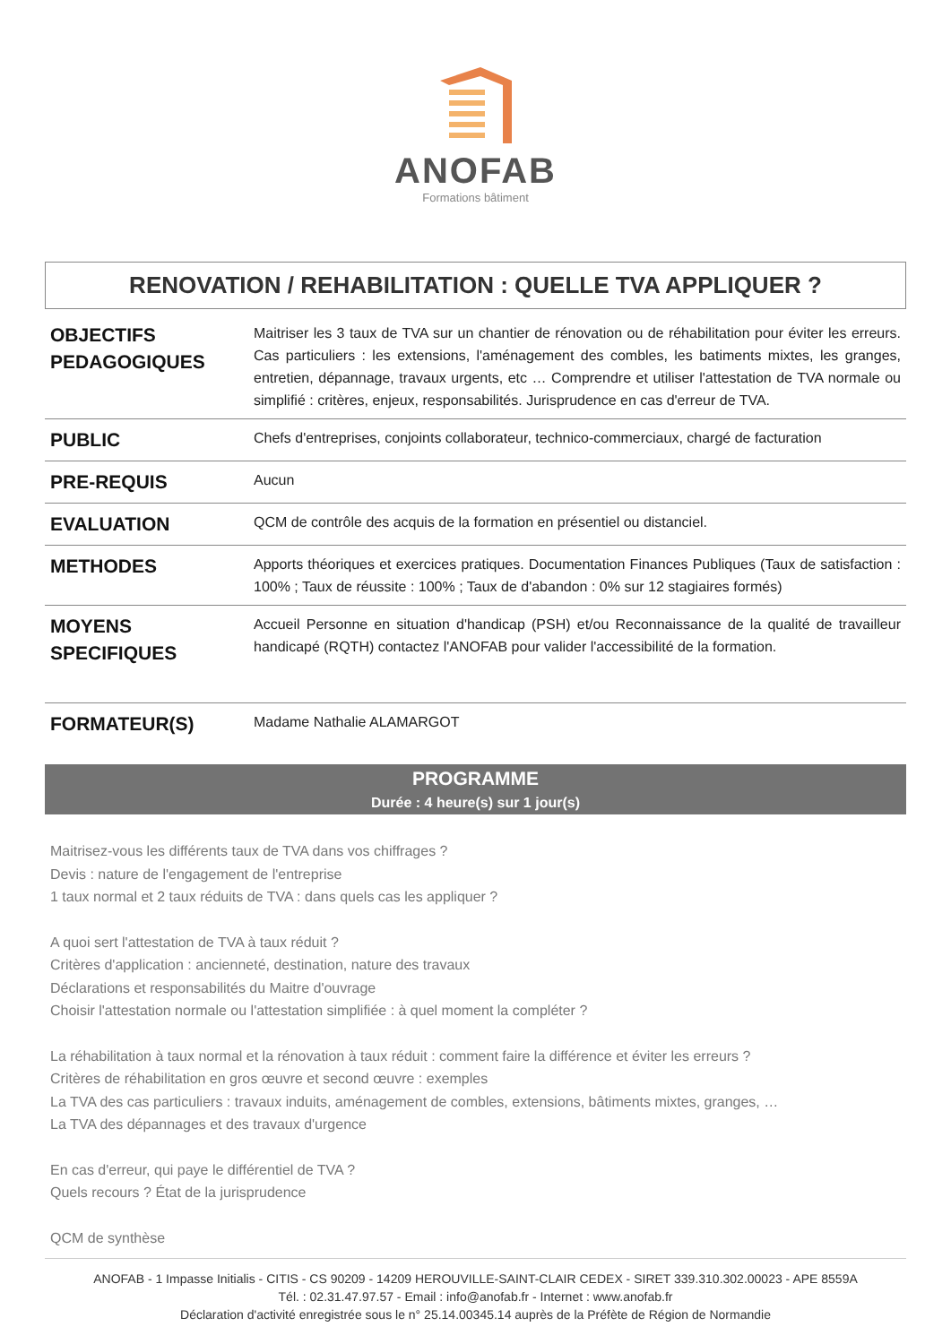ANOFAB
Formations bâtiment
RENOVATION / REHABILITATION : QUELLE TVA APPLIQUER ?
| OBJECTIFS PEDAGOGIQUES | Maitriser les 3 taux de TVA sur un chantier de rénovation ou de réhabilitation pour éviter les erreurs. Cas particuliers : les extensions, l'aménagement des combles, les batiments mixtes, les granges, entretien, dépannage, travaux urgents, etc … Comprendre et utiliser l'attestation de TVA normale ou simplifié : critères, enjeux, responsabilités. Jurisprudence en cas d'erreur de TVA. |
| PUBLIC | Chefs d'entreprises, conjoints collaborateur, technico-commerciaux, chargé de facturation |
| PRE-REQUIS | Aucun |
| EVALUATION | QCM de contrôle des acquis de la formation en présentiel ou distanciel. |
| METHODES | Apports théoriques et exercices pratiques. Documentation Finances Publiques (Taux de satisfaction : 100% ; Taux de réussite : 100% ; Taux de d'abandon : 0% sur 12 stagiaires formés) |
| MOYENS SPECIFIQUES | Accueil Personne en situation d'handicap (PSH) et/ou Reconnaissance de la qualité de travailleur handicapé (RQTH) contactez l'ANOFAB pour valider l'accessibilité de la formation. |
| FORMATEUR(S) | Madame Nathalie ALAMARGOT |
PROGRAMME
Durée : 4 heure(s) sur 1 jour(s)
Maitrisez-vous les différents taux de TVA dans vos chiffrages ?
Devis : nature de l'engagement de l'entreprise
1 taux normal et 2 taux réduits de TVA : dans quels cas les appliquer ?
A quoi sert l'attestation de TVA à taux réduit ?
Critères d'application : ancienneté, destination, nature des travaux
Déclarations et responsabilités du Maitre d'ouvrage
Choisir l'attestation normale ou l'attestation simplifiée : à quel moment la compléter ?
La réhabilitation à taux normal et la rénovation à taux réduit : comment faire la différence et éviter les erreurs ?
Critères de réhabilitation en gros œuvre et second œuvre : exemples
La TVA des cas particuliers : travaux induits, aménagement de combles, extensions, bâtiments mixtes, granges, …
La TVA des dépannages et des travaux d'urgence
En cas d'erreur, qui paye le différentiel de TVA ?
Quels recours ? État de la jurisprudence
QCM de synthèse
ANOFAB - 1 Impasse Initialis - CITIS - CS 90209 - 14209 HEROUVILLE-SAINT-CLAIR CEDEX - SIRET 339.310.302.00023 - APE 8559A
Tél. : 02.31.47.97.57 - Email : info@anofab.fr - Internet : www.anofab.fr
Déclaration d'activité enregistrée sous le n° 25.14.00345.14 auprès de la Préfète de Région de Normandie